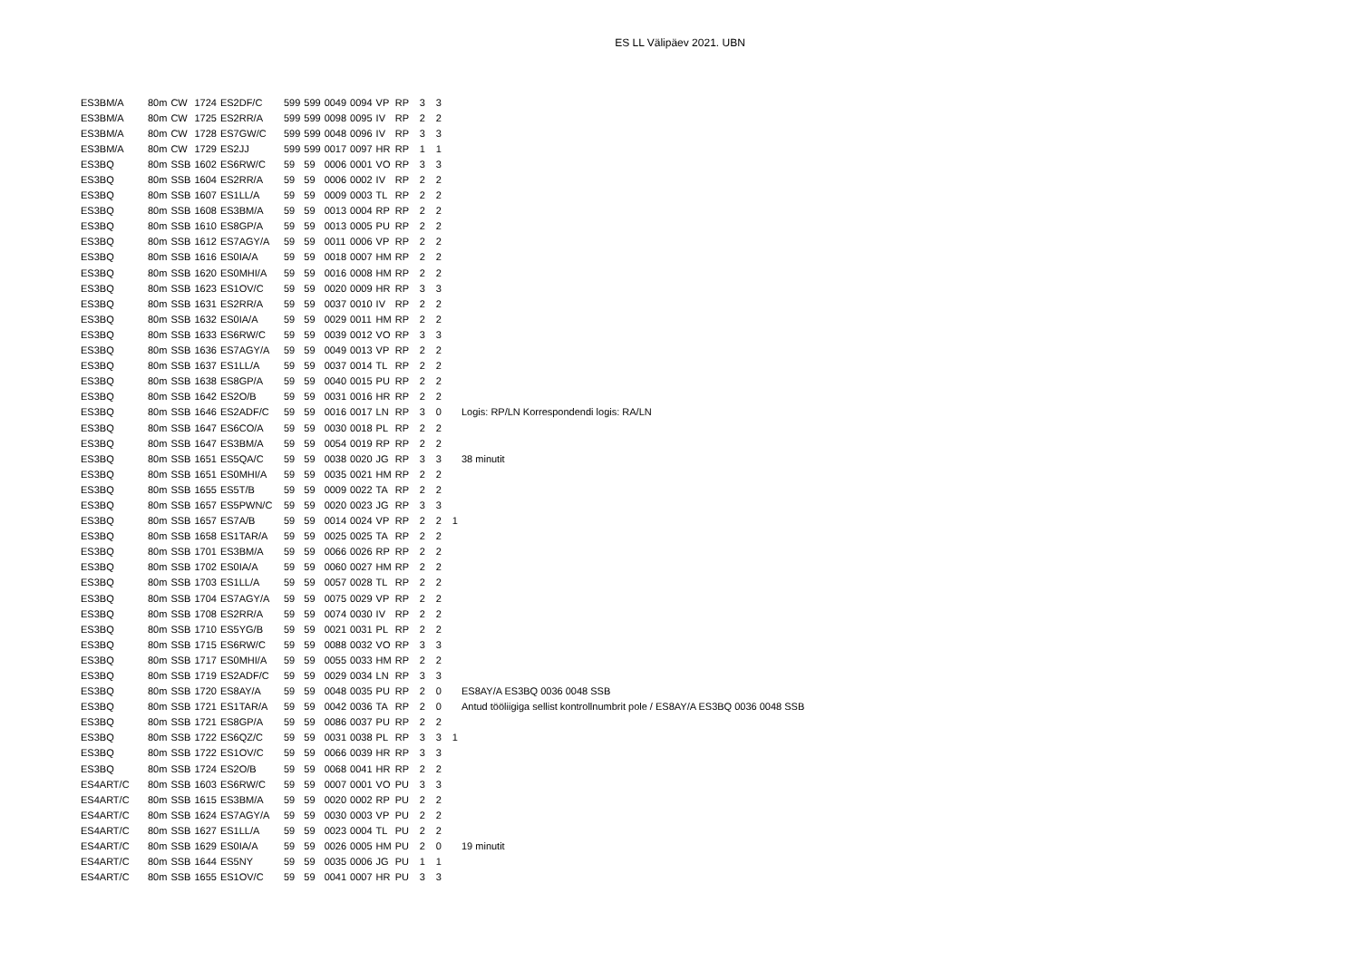ES LL Välipäev 2021. UBN
| ES3BM/A | 80m | CW | 1724 | ES2DF/C | 599 | 599 | 0049 | 0094 | VP | RP | 3 | 3 | | |
| ES3BM/A | 80m | CW | 1725 | ES2RR/A | 599 | 599 | 0098 | 0095 | IV | RP | 2 | 2 | | |
| ES3BM/A | 80m | CW | 1728 | ES7GW/C | 599 | 599 | 0048 | 0096 | IV | RP | 3 | 3 | | |
| ES3BM/A | 80m | CW | 1729 | ES2JJ | 599 | 599 | 0017 | 0097 | HR | RP | 1 | 1 | | |
| ES3BQ | 80m | SSB | 1602 | ES6RW/C | 59 | 59 | 0006 | 0001 | VO | RP | 3 | 3 | | |
| ES3BQ | 80m | SSB | 1604 | ES2RR/A | 59 | 59 | 0006 | 0002 | IV | RP | 2 | 2 | | |
| ES3BQ | 80m | SSB | 1607 | ES1LL/A | 59 | 59 | 0009 | 0003 | TL | RP | 2 | 2 | | |
| ES3BQ | 80m | SSB | 1608 | ES3BM/A | 59 | 59 | 0013 | 0004 | RP | RP | 2 | 2 | | |
| ES3BQ | 80m | SSB | 1610 | ES8GP/A | 59 | 59 | 0013 | 0005 | PU | RP | 2 | 2 | | |
| ES3BQ | 80m | SSB | 1612 | ES7AGY/A | 59 | 59 | 0011 | 0006 | VP | RP | 2 | 2 | | |
| ES3BQ | 80m | SSB | 1616 | ES0IA/A | 59 | 59 | 0018 | 0007 | HM | RP | 2 | 2 | | |
| ES3BQ | 80m | SSB | 1620 | ES0MHI/A | 59 | 59 | 0016 | 0008 | HM | RP | 2 | 2 | | |
| ES3BQ | 80m | SSB | 1623 | ES1OV/C | 59 | 59 | 0020 | 0009 | HR | RP | 3 | 3 | | |
| ES3BQ | 80m | SSB | 1631 | ES2RR/A | 59 | 59 | 0037 | 0010 | IV | RP | 2 | 2 | | |
| ES3BQ | 80m | SSB | 1632 | ES0IA/A | 59 | 59 | 0029 | 0011 | HM | RP | 2 | 2 | | |
| ES3BQ | 80m | SSB | 1633 | ES6RW/C | 59 | 59 | 0039 | 0012 | VO | RP | 3 | 3 | | |
| ES3BQ | 80m | SSB | 1636 | ES7AGY/A | 59 | 59 | 0049 | 0013 | VP | RP | 2 | 2 | | |
| ES3BQ | 80m | SSB | 1637 | ES1LL/A | 59 | 59 | 0037 | 0014 | TL | RP | 2 | 2 | | |
| ES3BQ | 80m | SSB | 1638 | ES8GP/A | 59 | 59 | 0040 | 0015 | PU | RP | 2 | 2 | | |
| ES3BQ | 80m | SSB | 1642 | ES2O/B | 59 | 59 | 0031 | 0016 | HR | RP | 2 | 2 | | |
| ES3BQ | 80m | SSB | 1646 | ES2ADF/C | 59 | 59 | 0016 | 0017 | LN | RP | 3 | 0 | | Logis: RP/LN Korrespondendi logis: RA/LN |
| ES3BQ | 80m | SSB | 1647 | ES6CO/A | 59 | 59 | 0030 | 0018 | PL | RP | 2 | 2 | | |
| ES3BQ | 80m | SSB | 1647 | ES3BM/A | 59 | 59 | 0054 | 0019 | RP | RP | 2 | 2 | | |
| ES3BQ | 80m | SSB | 1651 | ES5QA/C | 59 | 59 | 0038 | 0020 | JG | RP | 3 | 3 | | 38 minutit |
| ES3BQ | 80m | SSB | 1651 | ES0MHI/A | 59 | 59 | 0035 | 0021 | HM | RP | 2 | 2 | | |
| ES3BQ | 80m | SSB | 1655 | ES5T/B | 59 | 59 | 0009 | 0022 | TA | RP | 2 | 2 | | |
| ES3BQ | 80m | SSB | 1657 | ES5PWN/C | 59 | 59 | 0020 | 0023 | JG | RP | 3 | 3 | | |
| ES3BQ | 80m | SSB | 1657 | ES7A/B | 59 | 59 | 0014 | 0024 | VP | RP | 2 | 2 | 1 | |
| ES3BQ | 80m | SSB | 1658 | ES1TAR/A | 59 | 59 | 0025 | 0025 | TA | RP | 2 | 2 | | |
| ES3BQ | 80m | SSB | 1701 | ES3BM/A | 59 | 59 | 0066 | 0026 | RP | RP | 2 | 2 | | |
| ES3BQ | 80m | SSB | 1702 | ES0IA/A | 59 | 59 | 0060 | 0027 | HM | RP | 2 | 2 | | |
| ES3BQ | 80m | SSB | 1703 | ES1LL/A | 59 | 59 | 0057 | 0028 | TL | RP | 2 | 2 | | |
| ES3BQ | 80m | SSB | 1704 | ES7AGY/A | 59 | 59 | 0075 | 0029 | VP | RP | 2 | 2 | | |
| ES3BQ | 80m | SSB | 1708 | ES2RR/A | 59 | 59 | 0074 | 0030 | IV | RP | 2 | 2 | | |
| ES3BQ | 80m | SSB | 1710 | ES5YG/B | 59 | 59 | 0021 | 0031 | PL | RP | 2 | 2 | | |
| ES3BQ | 80m | SSB | 1715 | ES6RW/C | 59 | 59 | 0088 | 0032 | VO | RP | 3 | 3 | | |
| ES3BQ | 80m | SSB | 1717 | ES0MHI/A | 59 | 59 | 0055 | 0033 | HM | RP | 2 | 2 | | |
| ES3BQ | 80m | SSB | 1719 | ES2ADF/C | 59 | 59 | 0029 | 0034 | LN | RP | 3 | 3 | | |
| ES3BQ | 80m | SSB | 1720 | ES8AY/A | 59 | 59 | 0048 | 0035 | PU | RP | 2 | 0 | | ES8AY/A ES3BQ 0036 0048 SSB |
| ES3BQ | 80m | SSB | 1721 | ES1TAR/A | 59 | 59 | 0042 | 0036 | TA | RP | 2 | 0 | | Antud tööliigiga sellist kontrollnumbrit pole / ES8AY/A ES3BQ 0036 0048 SSB |
| ES3BQ | 80m | SSB | 1721 | ES8GP/A | 59 | 59 | 0086 | 0037 | PU | RP | 2 | 2 | | |
| ES3BQ | 80m | SSB | 1722 | ES6QZ/C | 59 | 59 | 0031 | 0038 | PL | RP | 3 | 3 | 1 | |
| ES3BQ | 80m | SSB | 1722 | ES1OV/C | 59 | 59 | 0066 | 0039 | HR | RP | 3 | 3 | | |
| ES3BQ | 80m | SSB | 1724 | ES2O/B | 59 | 59 | 0068 | 0041 | HR | RP | 2 | 2 | | |
| ES4ART/C | 80m | SSB | 1603 | ES6RW/C | 59 | 59 | 0007 | 0001 | VO | PU | 3 | 3 | | |
| ES4ART/C | 80m | SSB | 1615 | ES3BM/A | 59 | 59 | 0020 | 0002 | RP | PU | 2 | 2 | | |
| ES4ART/C | 80m | SSB | 1624 | ES7AGY/A | 59 | 59 | 0030 | 0003 | VP | PU | 2 | 2 | | |
| ES4ART/C | 80m | SSB | 1627 | ES1LL/A | 59 | 59 | 0023 | 0004 | TL | PU | 2 | 2 | | |
| ES4ART/C | 80m | SSB | 1629 | ES0IA/A | 59 | 59 | 0026 | 0005 | HM | PU | 2 | 0 | | 19 minutit |
| ES4ART/C | 80m | SSB | 1644 | ES5NY | 59 | 59 | 0035 | 0006 | JG | PU | 1 | 1 | | |
| ES4ART/C | 80m | SSB | 1655 | ES1OV/C | 59 | 59 | 0041 | 0007 | HR | PU | 3 | 3 | | |